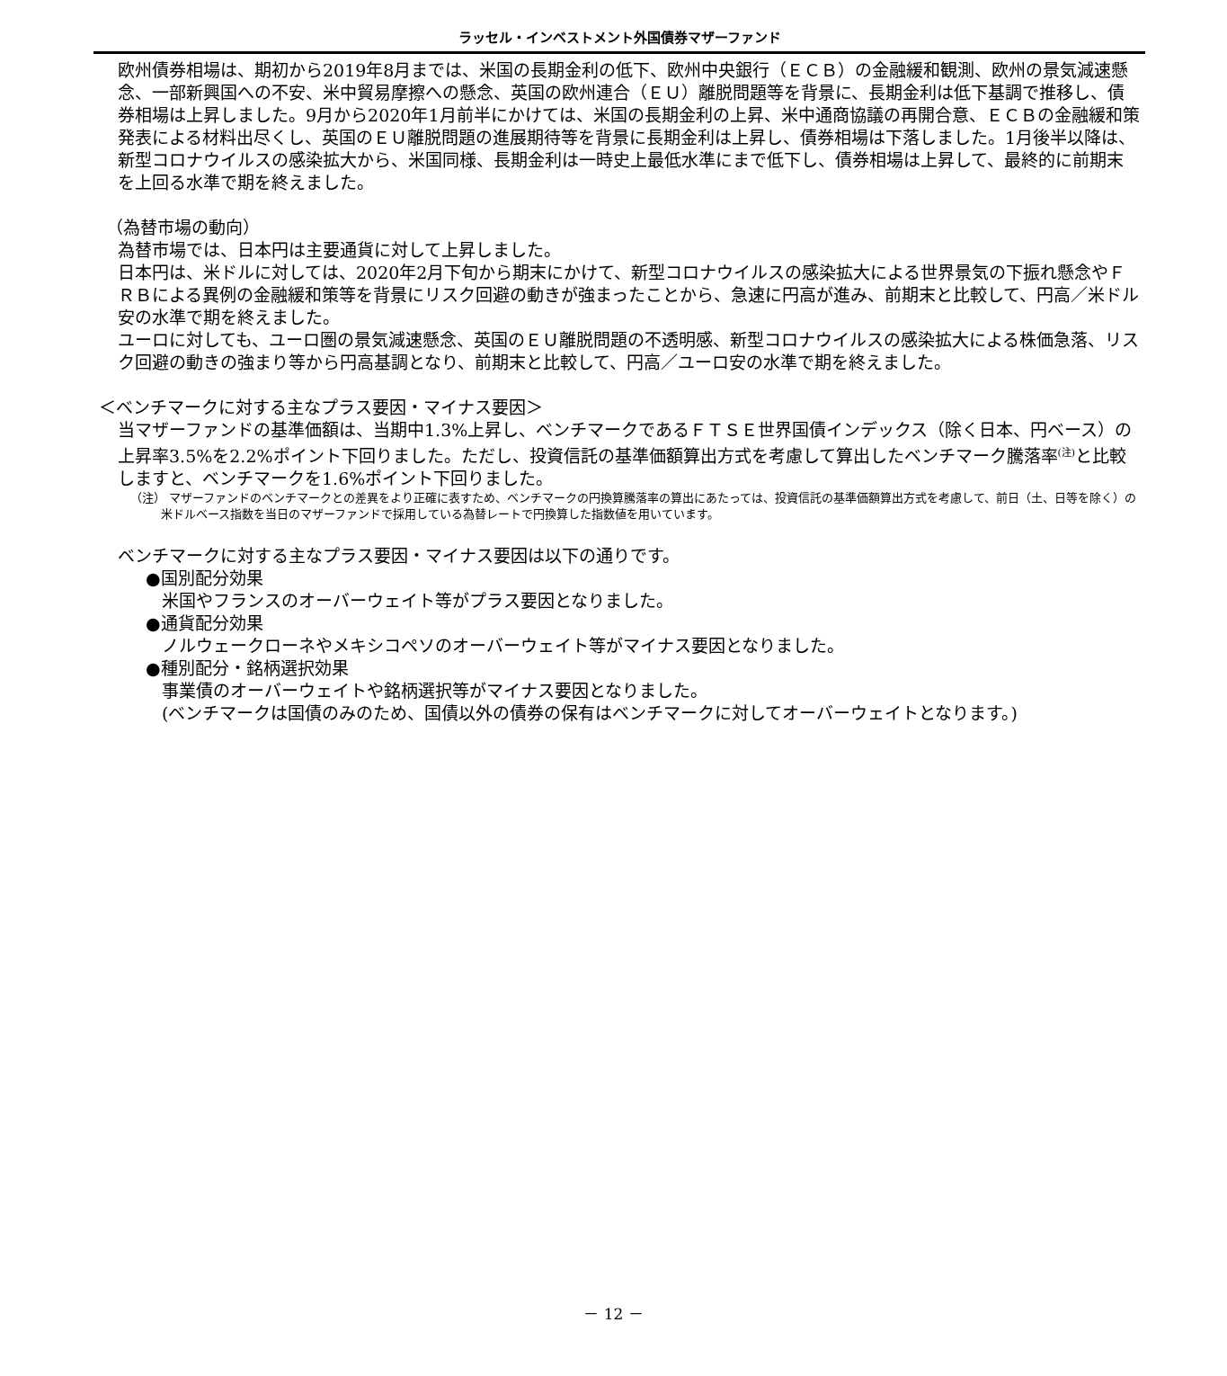ラッセル・インベストメント外国債券マザーファンド
欧州債券相場は、期初から2019年8月までは、米国の長期金利の低下、欧州中央銀行（ＥＣＢ）の金融緩和観測、欧州の景気減速懸念、一部新興国への不安、米中貿易摩擦への懸念、英国の欧州連合（ＥＵ）離脱問題等を背景に、長期金利は低下基調で推移し、債券相場は上昇しました。9月から2020年1月前半にかけては、米国の長期金利の上昇、米中通商協議の再開合意、ＥＣＢの金融緩和策発表による材料出尽くし、英国のＥＵ離脱問題の進展期待等を背景に長期金利は上昇し、債券相場は下落しました。1月後半以降は、新型コロナウイルスの感染拡大から、米国同様、長期金利は一時史上最低水準にまで低下し、債券相場は上昇して、最終的に前期末を上回る水準で期を終えました。
（為替市場の動向）
為替市場では、日本円は主要通貨に対して上昇しました。
日本円は、米ドルに対しては、2020年2月下旬から期末にかけて、新型コロナウイルスの感染拡大による世界景気の下振れ懸念やＦＲＢによる異例の金融緩和策等を背景にリスク回避の動きが強まったことから、急速に円高が進み、前期末と比較して、円高／米ドル安の水準で期を終えました。
ユーロに対しても、ユーロ圏の景気減速懸念、英国のＥＵ離脱問題の不透明感、新型コロナウイルスの感染拡大による株価急落、リスク回避の動きの強まり等から円高基調となり、前期末と比較して、円高／ユーロ安の水準で期を終えました。
＜ベンチマークに対する主なプラス要因・マイナス要因＞
当マザーファンドの基準価額は、当期中1.3%上昇し、ベンチマークであるＦＴＳＥ世界国債インデックス（除く日本、円ベース）の上昇率3.5%を2.2%ポイント下回りました。ただし、投資信託の基準価額算出方式を考慮して算出したベンチマーク騰落率<sup>(注)</sup>と比較しますと、ベンチマークを1.6%ポイント下回りました。
（注） マザーファンドのベンチマークとの差異をより正確に表すため、ベンチマークの円換算騰落率の算出にあたっては、投資信託の基準価額算出方式を考慮して、前日（土、日等を除く）の米ドルベース指数を当日のマザーファンドで採用している為替レートで円換算した指数値を用いています。
ベンチマークに対する主なプラス要因・マイナス要因は以下の通りです。
●国別配分効果
米国やフランスのオーバーウェイト等がプラス要因となりました。
●通貨配分効果
ノルウェークローネやメキシコペソのオーバーウェイト等がマイナス要因となりました。
●種別配分・銘柄選択効果
事業債のオーバーウェイトや銘柄選択等がマイナス要因となりました。
(ベンチマークは国債のみのため、国債以外の債券の保有はベンチマークに対してオーバーウェイトとなります。)
－ 12 －